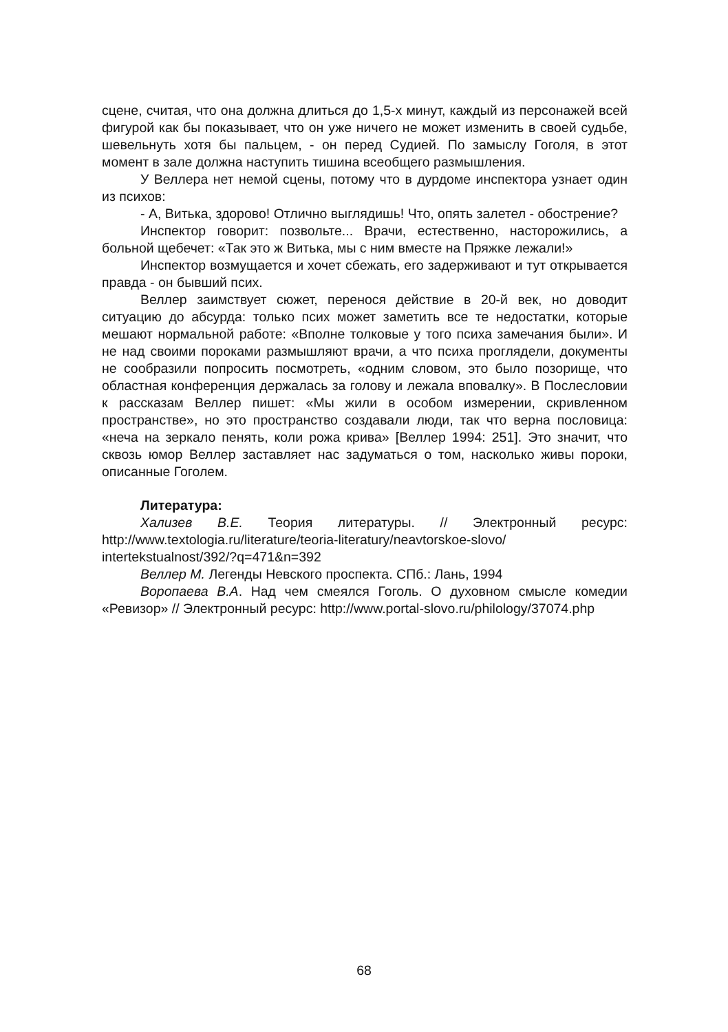сцене, считая, что она должна длиться до 1,5-х минут, каждый из персонажей всей фигурой как бы показывает, что он уже ничего не может изменить в своей судьбе, шевельнуть хотя бы пальцем, - он перед Судией. По замыслу Гоголя, в этот момент в зале должна наступить тишина всеобщего размышления.
У Веллера нет немой сцены, потому что в дурдоме инспектора узнает один из психов:
- А, Витька, здорово! Отлично выглядишь! Что, опять залетел - обострение?
Инспектор говорит: позвольте... Врачи, естественно, насторожились, а больной щебечет: «Так это ж Витька, мы с ним вместе на Пряжке лежали!»
Инспектор возмущается и хочет сбежать, его задерживают и тут открывается правда - он бывший псих.
Веллер заимствует сюжет, перенося действие в 20-й век, но доводит ситуацию до абсурда: только псих может заметить все те недостатки, которые мешают нормальной работе: «Вполне толковые у того психа замечания были». И не над своими пороками размышляют врачи, а что психа проглядели, документы не сообразили попросить посмотреть, «одним словом, это было позорище, что областная конференция держалась за голову и лежала вповалку». В Послесловии к рассказам Веллер пишет: «Мы жили в особом измерении, скривленном пространстве», но это пространство создавали люди, так что верна пословица: «неча на зеркало пенять, коли рожа крива» [Веллер 1994: 251]. Это значит, что сквозь юмор Веллер заставляет нас задуматься о том, насколько живы пороки, описанные Гоголем.
Литература:
Хализев В.Е. Теория литературы. // Электронный ресурс: http://www.textologia.ru/literature/teoria-literatury/neavtorskoe-slovo/ intertekstualnost/392/?q=471&n=392
Веллер М. Легенды Невского проспекта. СПб.: Лань, 1994
Воропаева В.А. Над чем смеялся Гоголь. О духовном смысле комедии «Ревизор» // Электронный ресурс: http://www.portal-slovo.ru/philology/37074.php
68